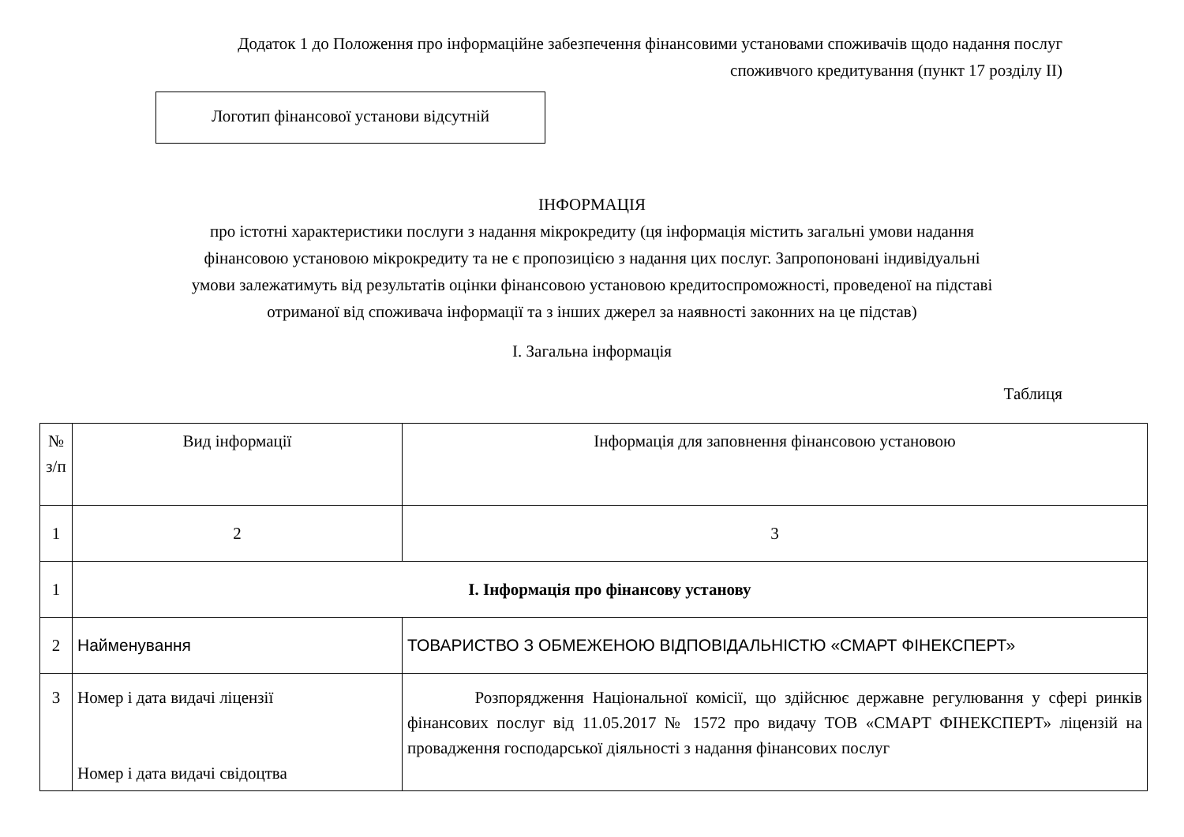Додаток 1 до Положення про інформаційне забезпечення фінансовими установами споживачів щодо надання послуг
споживчого кредитування (пункт 17 розділу ІІ)
Логотип фінансової установи відсутній
ІНФОРМАЦІЯ
про істотні характеристики послуги з надання мікрокредиту (ця інформація містить загальні умови надання
фінансовою установою мікрокредиту та не є пропозицією з надання цих послуг. Запропоновані індивідуальні
умови залежатимуть від результатів оцінки фінансовою установою кредитоспроможності, проведеної на підставі
отриманої від споживача інформації та з інших джерел за наявності законних на це підстав)
І. Загальна інформація
Таблиця
| № з/п | Вид інформації | Інформація для заповнення фінансовою установою |
| --- | --- | --- |
| 1 | 2 | 3 |
| 1 | І. Інформація про фінансову установу | |
| 2 | Найменування | ТОВАРИСТВО З ОБМЕЖЕНОЮ ВІДПОВІДАЛЬНІСТЮ «СМАРТ ФІНЕКСПЕРТ» |
| 3 | Номер і дата видачі ліцензії Номер і дата видачі свідоцтва | Розпорядження Національної комісії, що здійснює державне регулювання у сфері ринків фінансових послуг від 11.05.2017 № 1572 про видачу ТОВ «СМАРТ ФІНЕКСПЕРТ» ліцензій на провадження господарської діяльності з надання фінансових послуг |